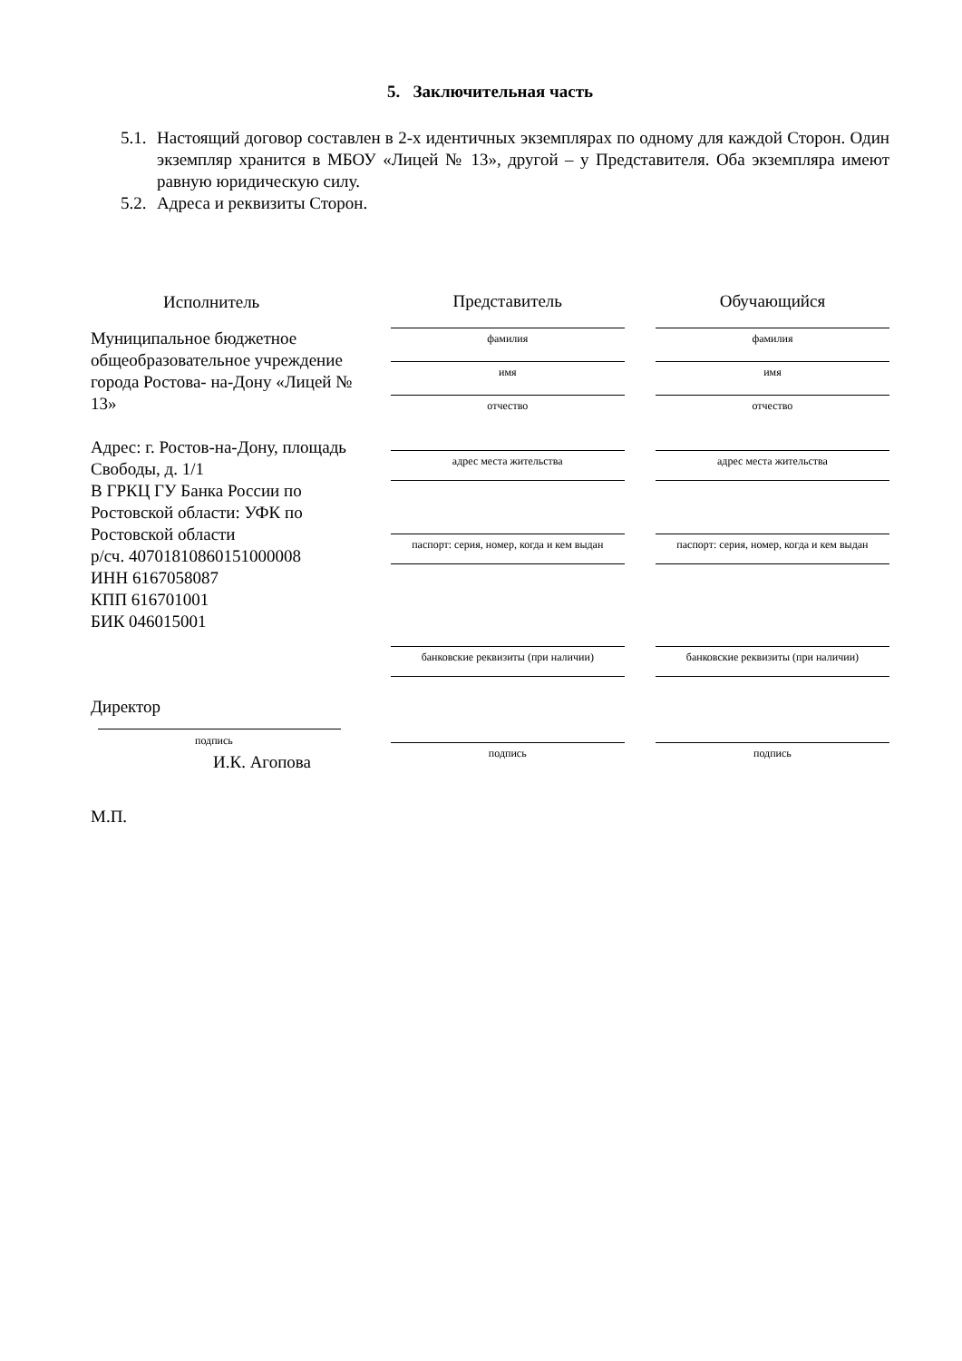5. Заключительная часть
5.1. Настоящий договор составлен в 2-х идентичных экземплярах по одному для каждой Сторон. Один экземпляр хранится в МБОУ «Лицей № 13», другой – у Представителя. Оба экземпляра имеют равную юридическую силу.
5.2. Адреса и реквизиты Сторон.
Исполнитель
Муниципальное бюджетное общеобразовательное учреждение города Ростова- на-Дону «Лицей № 13»
Адрес: г. Ростов-на-Дону, площадь Свободы, д. 1/1
В ГРКЦ ГУ Банка России по Ростовской области: УФК по Ростовской области
р/сч. 40701810860151000008
ИНН 6167058087
КПП 616701001
БИК 046015001
Директор
подпись
И.К. Агопова
М.П.
Представитель
фамилия
имя
отчество
адрес места жительства
паспорт: серия, номер, когда и кем выдан
банковские реквизиты (при наличии)
подпись
Обучающийся
фамилия
имя
отчество
адрес места жительства
паспорт: серия, номер, когда и кем выдан
банковские реквизиты (при наличии)
подпись